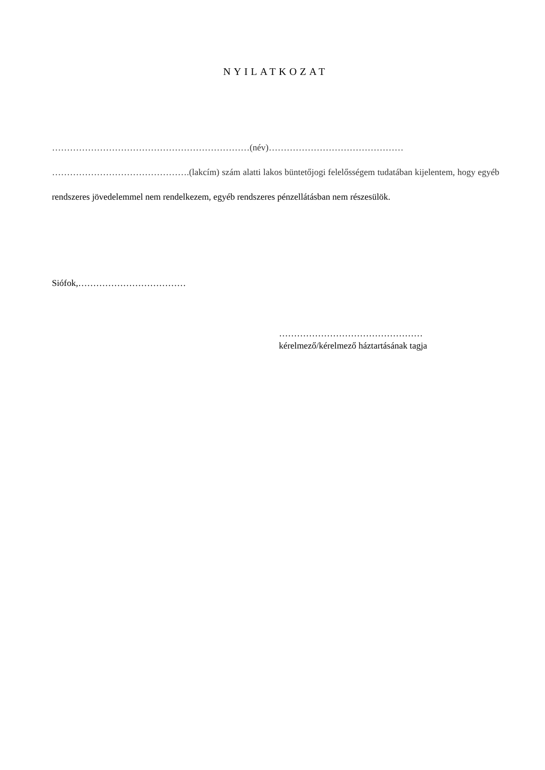NYILATKOZAT
…………………………………………………………(név)………………………………………
……………………………………….(lakcím) szám alatti lakos büntetőjogi felelősségem tudatában kijelentem, hogy egyéb rendszeres jövedelemmel nem rendelkezem, egyéb rendszeres pénzellátásban nem részesülök.
Siófok,………………………………
…………………………………………
kérelmező/kérelmező háztartásának tagja